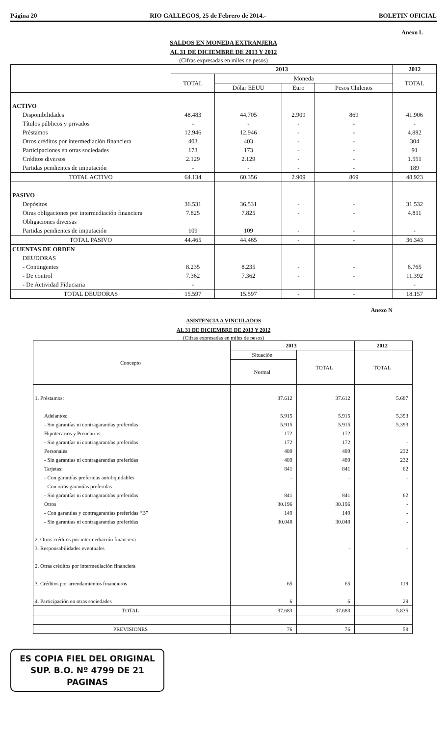Página 20 RIO GALLEGOS, 25 de Febrero de 2014.- BOLETIN OFICIAL
Anexo L
SALDOS EN MONEDA EXTRANJERA
AL 31 DE DICIEMBRE DE 2013 Y 2012
(Cifras expresadas en miles de pesos)
| | 2013 | | | | 2012 |
| --- | --- | --- | --- | --- | --- |
| | TOTAL | Moneda | | | TOTAL |
| | | Dólar EEUU | Euro | Pesos Chilenos | |
| ACTIVO | | | | | |
| Disponibilidades | 48.483 | 44.705 | 2.909 | 869 | 41.906 |
| Títulos públicos y privados | - | - | - | - | - |
| Préstamos | 12.946 | 12.946 | - | - | 4.882 |
| Otros créditos por intermediación financiera | 403 | 403 | - | - | 304 |
| Participaciones en otras sociedades | 173 | 173 | - | - | 91 |
| Créditos diversos | 2.129 | 2.129 | - | - | 1.551 |
| Partidas pendientes de imputación | - | - | - | - | 189 |
| TOTAL ACTIVO | 64.134 | 60.356 | 2.909 | 869 | 48.923 |
| PASIVO | | | | | |
| Depósitos | 36.531 | 36.531 | - | - | 31.532 |
| Otras obligaciones por intermediación financiera | 7.825 | 7.825 | - | - | 4.811 |
| Obligaciones diversas | | | | | |
| Partidas pendientes de imputación | 109 | 109 | - | - | - |
| TOTAL PASIVO | 44.465 | 44.465 | - | - | 36.343 |
| CUENTAS DE ORDEN | | | | | |
| DEUDORAS | | | | | |
| - Contingentes | 8.235 | 8.235 | - | - | 6.765 |
| - De control | 7.362 | 7.362 | - | - | 11.392 |
| - De Actividad Fiduciaria | - | | | | - |
| TOTAL DEUDORAS | 15.597 | 15.597 | - | - | 18.157 |
Anexo N
ASISTENCIA A VINCULADOS
AL 31 DE DICIEMBRE DE 2013 Y 2012
(Cifras expresadas en miles de pesos)
| Concepto | 2013 | | 2012 |
| --- | --- | --- | --- |
| | Situación | TOTAL | TOTAL |
| | Normal | | |
| 1. Préstamos: | 37.612 | 37.612 | 5.687 |
| Adelantos: | 5.915 | 5.915 | 5.393 |
| - Sin garantías ni contragarantías preferidas | 5.915 | 5.915 | 5.393 |
| Hipotecarios y Prendarios: | 172 | 172 | - |
| - Sin garantías ni contragarantías preferidas | 172 | 172 | - |
| Personales: | 489 | 489 | 232 |
| - Sin garantías ni contragarantías preferidas | 489 | 489 | 232 |
| Tarjetas: | 841 | 841 | 62 |
| - Con garantías preferidas autoliquidables | - | - | - |
| - Con otras garantías preferidas | - | - | - |
| - Sin garantías ni contragarantías preferidas | 841 | 841 | 62 |
| Otros | 30.196 | 30.196 | - |
| - Con garantías y contragarantías preferidas “B” | 149 | 149 | - |
| - Sin garantías ni contragarantías preferidas | 30.048 | 30.048 | - |
| 2. Otros créditos por intermediación financiera | - | - | - |
| 3. Responsabilidades eventuales | | - | - |
| 2. Otras créditos por intermediación financiera | | | |
| 3. Créditos por arrendamientos financieros | 65 | 65 | 119 |
| 4. Participación en otras sociedades | 6 | 6 | 29 |
| TOTAL | 37.683 | 37.683 | 5.835 |
| PREVISIONES | 76 | 76 | 58 |
ES COPIA FIEL DEL ORIGINAL
SUP. B.O. Nº 4799 DE 21 PAGINAS